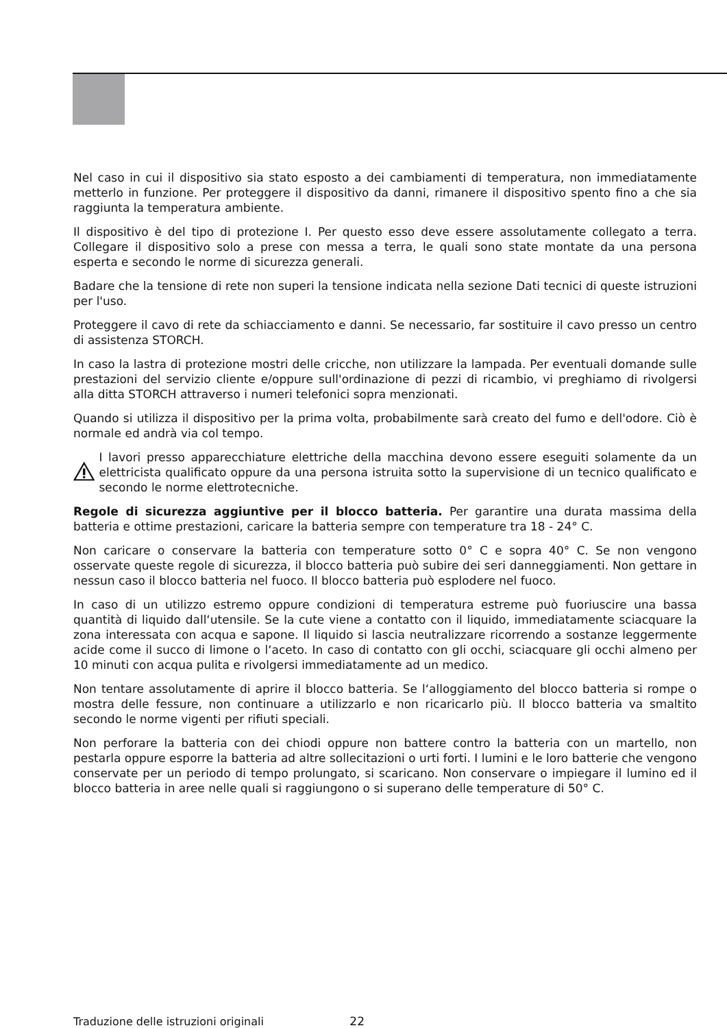Nel caso in cui il dispositivo sia stato esposto a dei cambiamenti di temperatura, non immediatamente metterlo in funzione. Per proteggere il dispositivo da danni, rimanere il dispositivo spento fino a che sia raggiunta la temperatura ambiente.
Il dispositivo è del tipo di protezione I. Per questo esso deve essere assolutamente collegato a terra. Collegare il dispositivo solo a prese con messa a terra, le quali sono state montate da una persona esperta e secondo le norme di sicurezza generali.
Badare che la tensione di rete non superi la tensione indicata nella sezione Dati tecnici di queste istruzioni per l'uso.
Proteggere il cavo di rete da schiacciamento e danni. Se necessario, far sostituire il cavo presso un centro di assistenza STORCH.
In caso la lastra di protezione mostri delle cricche, non utilizzare la lampada. Per eventuali domande sulle prestazioni del servizio cliente e/oppure sull'ordinazione di pezzi di ricambio, vi preghiamo di rivolgersi alla ditta STORCH attraverso i numeri telefonici sopra menzionati.
Quando si utilizza il dispositivo per la prima volta, probabilmente sarà creato del fumo e dell'odore. Ciò è normale ed andrà via col tempo.
I lavori presso apparecchiature elettriche della macchina devono essere eseguiti solamente da un elettricista qualificato oppure da una persona istruita sotto la supervisione di un tecnico qualificato e secondo le norme elettrotecniche.
Regole di sicurezza aggiuntive per il blocco batteria. Per garantire una durata massima della batteria e ottime prestazioni, caricare la batteria sempre con temperature tra 18 - 24° C.
Non caricare o conservare la batteria con temperature sotto 0° C e sopra 40° C. Se non vengono osservate queste regole di sicurezza, il blocco batteria può subire dei seri danneggiamenti. Non gettare in nessun caso il blocco batteria nel fuoco. Il blocco batteria può esplodere nel fuoco.
In caso di un utilizzo estremo oppure condizioni di temperatura estreme può fuoriuscire una bassa quantità di liquido dall‘utensile. Se la cute viene a contatto con il liquido, immediatamente sciacquare la zona interessata con acqua e sapone. Il liquido si lascia neutralizzare ricorrendo a sostanze leggermente acide come il succo di limone o l‘aceto. In caso di contatto con gli occhi, sciacquare gli occhi almeno per 10 minuti con acqua pulita e rivolgersi immediatamente ad un medico.
Non tentare assolutamente di aprire il blocco batteria. Se l‘alloggiamento del blocco batteria si rompe o mostra delle fessure, non continuare a utilizzarlo e non ricaricarlo più. Il blocco batteria va smaltito secondo le norme vigenti per rifiuti speciali.
Non perforare la batteria con dei chiodi oppure non battere contro la batteria con un martello, non pestarla oppure esporre la batteria ad altre sollecitazioni o urti forti. I lumini e le loro batterie che vengono conservate per un periodo di tempo prolungato, si scaricano. Non conservare o impiegare il lumino ed il blocco batteria in aree nelle quali si raggiungono o si superano delle temperature di 50° C.
Traduzione delle istruzioni originali 22